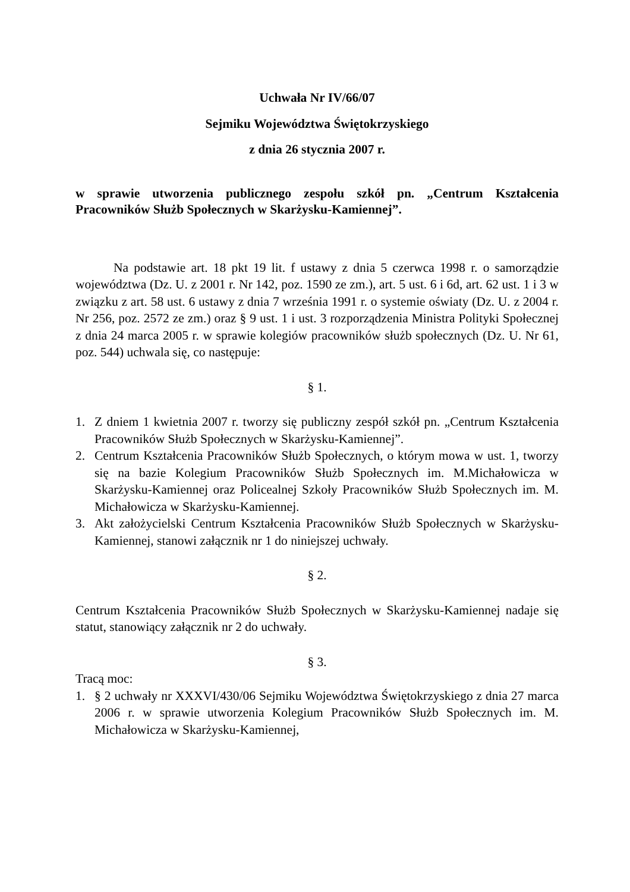Uchwała Nr IV/66/07
Sejmiku Województwa Świętokrzyskiego
z dnia 26 stycznia 2007 r.
w sprawie utworzenia publicznego zespołu szkół pn. „Centrum Kształcenia Pracowników Służb Społecznych w Skarżysku-Kamiennej”.
Na podstawie art. 18 pkt 19 lit. f ustawy z dnia 5 czerwca 1998 r. o samorządzie województwa (Dz. U. z 2001 r. Nr 142, poz. 1590 ze zm.), art. 5 ust. 6 i 6d, art. 62 ust. 1 i 3 w związku z art. 58 ust. 6 ustawy z dnia 7 września 1991 r. o systemie oświaty (Dz. U. z 2004 r. Nr 256, poz. 2572 ze zm.) oraz § 9 ust. 1 i ust. 3 rozporządzenia Ministra Polityki Społecznej z dnia 24 marca 2005 r. w sprawie kolegiów pracowników służb społecznych (Dz. U. Nr 61, poz. 544) uchwala się, co następuje:
§ 1.
1. Z dniem 1 kwietnia 2007 r. tworzy się publiczny zespół szkół pn. „Centrum Kształcenia Pracowników Służb Społecznych w Skarżysku-Kamiennej”.
2. Centrum Kształcenia Pracowników Służb Społecznych, o którym mowa w ust. 1, tworzy się na bazie Kolegium Pracowników Służb Społecznych im. M.Michałowicza w Skarżysku-Kamiennej oraz Policealnej Szkoły Pracowników Służb Społecznych im. M. Michałowicza w Skarżysku-Kamiennej.
3. Akt założycielski Centrum Kształcenia Pracowników Służb Społecznych w Skarżysku-Kamiennej, stanowi załącznik nr 1 do niniejszej uchwały.
§ 2.
Centrum Kształcenia Pracowników Służb Społecznych w Skarżysku-Kamiennej nadaje się statut, stanowiący załącznik nr 2 do uchwały.
§ 3.
Tracą moc:
1. § 2 uchwały nr XXXVI/430/06 Sejmiku Województwa Świętokrzyskiego z dnia 27 marca 2006 r. w sprawie utworzenia Kolegium Pracowników Służb Społecznych im. M. Michałowicza w Skarżysku-Kamiennej,